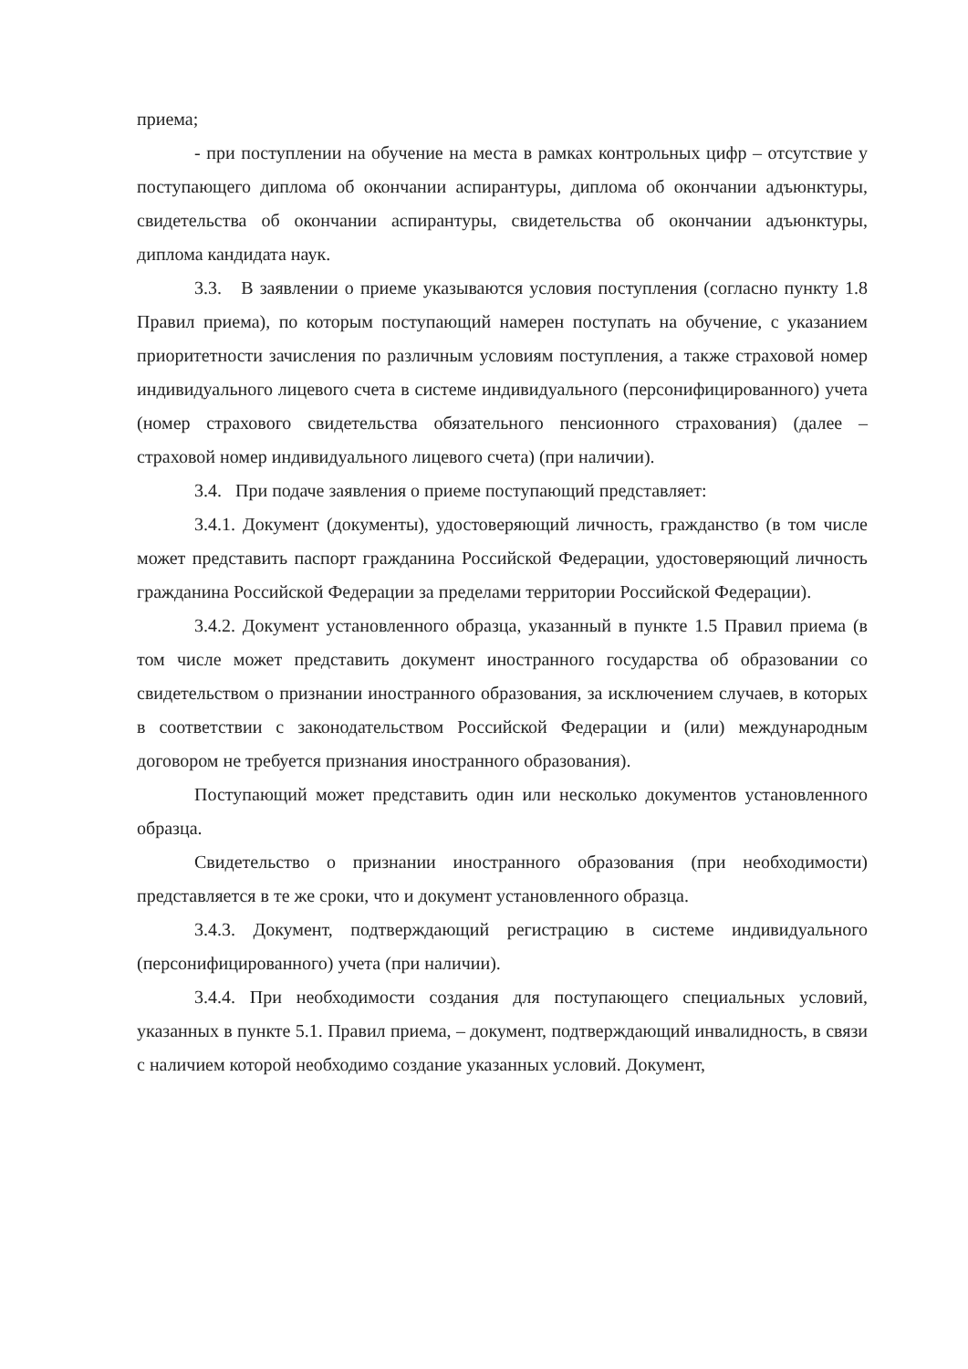приема;
- при поступлении на обучение на места в рамках контрольных цифр – отсутствие у поступающего диплома об окончании аспирантуры, диплома об окончании адъюнктуры, свидетельства об окончании аспирантуры, свидетельства об окончании адъюнктуры, диплома кандидата наук.
3.3. В заявлении о приеме указываются условия поступления (согласно пункту 1.8 Правил приема), по которым поступающий намерен поступать на обучение, с указанием приоритетности зачисления по различным условиям поступления, а также страховой номер индивидуального лицевого счета в системе индивидуального (персонифицированного) учета (номер страхового свидетельства обязательного пенсионного страхования) (далее – страховой номер индивидуального лицевого счета) (при наличии).
3.4. При подаче заявления о приеме поступающий представляет:
3.4.1. Документ (документы), удостоверяющий личность, гражданство (в том числе может представить паспорт гражданина Российской Федерации, удостоверяющий личность гражданина Российской Федерации за пределами территории Российской Федерации).
3.4.2. Документ установленного образца, указанный в пункте 1.5 Правил приема (в том числе может представить документ иностранного государства об образовании со свидетельством о признании иностранного образования, за исключением случаев, в которых в соответствии с законодательством Российской Федерации и (или) международным договором не требуется признания иностранного образования).
Поступающий может представить один или несколько документов установленного образца.
Свидетельство о признании иностранного образования (при необходимости) представляется в те же сроки, что и документ установленного образца.
3.4.3. Документ, подтверждающий регистрацию в системе индивидуального (персонифицированного) учета (при наличии).
3.4.4. При необходимости создания для поступающего специальных условий, указанных в пункте 5.1. Правил приема, – документ, подтверждающий инвалидность, в связи с наличием которой необходимо создание указанных условий. Документ,